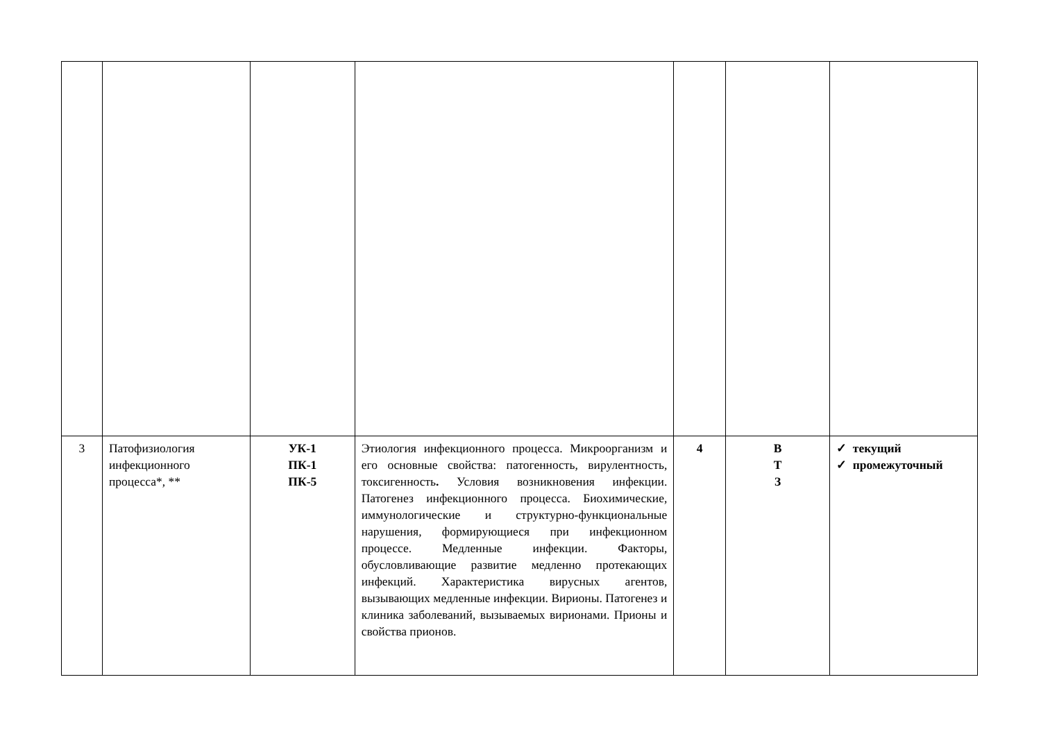| 3 | Патофизиология инфекционного процесса*, ** | УК-1 ПК-1 ПК-5 | Этиология инфекционного процесса. Микроорганизм и его основные свойства: патогенность, вирулентность, токсигенность . Условия возникновения инфекции. Патогенез инфекционного процесса. Биохимические, иммунологические и структурно-функциональные нарушения, формирующиеся при инфекционном процессе. Медленные инфекции. Факторы, обусловливающие развитие медленно протекающих инфекций. Характеристика вирусных агентов, вызывающих медленные инфекции. Вирионы. Патогенез и клиника заболеваний, вызываемых вирионами. Прионы и свойства прионов. | 4 | В Т З | ✓ текущий ✓ промежуточный |